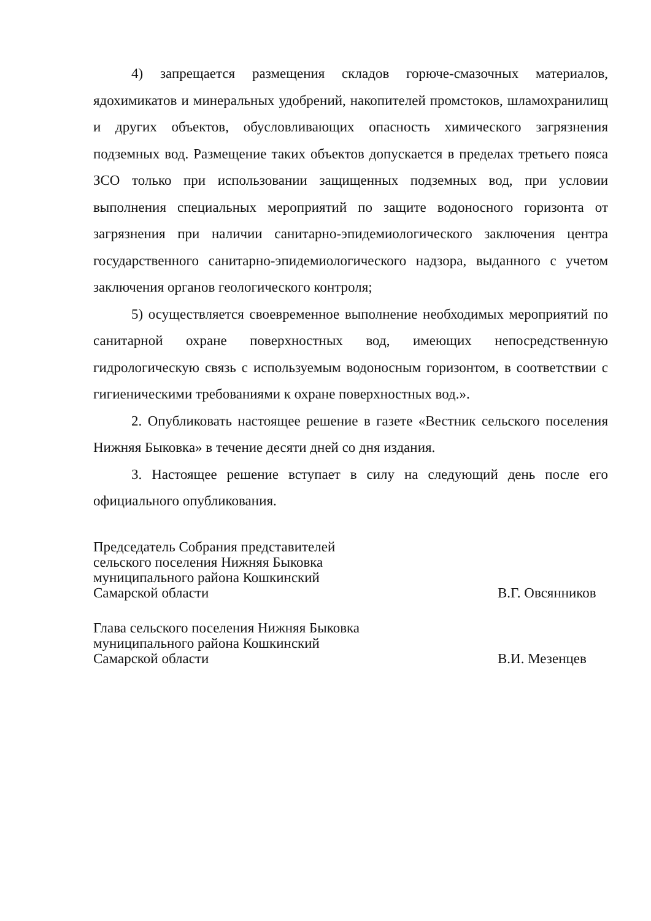4) запрещается размещения складов горюче-смазочных материалов, ядохимикатов и минеральных удобрений, накопителей промстоков, шламохранилищ и других объектов, обусловливающих опасность химического загрязнения подземных вод. Размещение таких объектов допускается в пределах третьего пояса ЗСО только при использовании защищенных подземных вод, при условии выполнения специальных мероприятий по защите водоносного горизонта от загрязнения при наличии санитарно-эпидемиологического заключения центра государственного санитарно-эпидемиологического надзора, выданного с учетом заключения органов геологического контроля;
5) осуществляется своевременное выполнение необходимых мероприятий по санитарной охране поверхностных вод, имеющих непосредственную гидрологическую связь с используемым водоносным горизонтом, в соответствии с гигиеническими требованиями к охране поверхностных вод.».
2. Опубликовать настоящее решение в газете «Вестник сельского поселения Нижняя Быковка» в течение десяти дней со дня издания.
3. Настоящее решение вступает в силу на следующий день после его официального опубликования.
Председатель Собрания представителей
сельского поселения Нижняя Быковка
муниципального района Кошкинский
Самарской области
В.Г. Овсянников
Глава сельского поселения Нижняя Быковка
муниципального района Кошкинский
Самарской области
В.И. Мезенцев